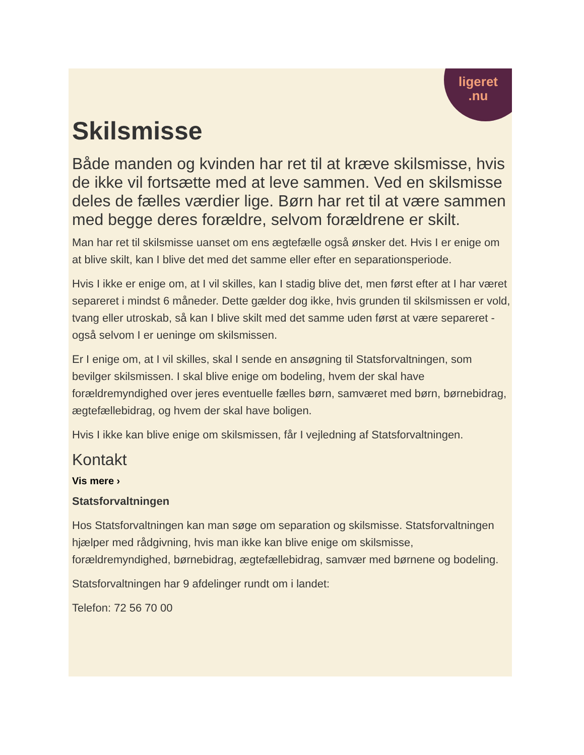ligeret
.nu
Skilsmisse
Både manden og kvinden har ret til at kræve skilsmisse, hvis de ikke vil fortsætte med at leve sammen. Ved en skilsmisse deles de fælles værdier lige. Børn har ret til at være sammen med begge deres forældre, selvom forældrene er skilt.
Man har ret til skilsmisse uanset om ens ægtefælle også ønsker det. Hvis I er enige om at blive skilt, kan I blive det med det samme eller efter en separationsperiode.
Hvis I ikke er enige om, at I vil skilles, kan I stadig blive det, men først efter at I har været separeret i mindst 6 måneder. Dette gælder dog ikke, hvis grunden til skilsmissen er vold, tvang eller utroskab, så kan I blive skilt med det samme uden først at være separeret - også selvom I er ueninge om skilsmissen.
Er I enige om, at I vil skilles, skal I sende en ansøgning til Statsforvaltningen, som bevilger skilsmissen. I skal blive enige om bodeling, hvem der skal have forældremyndighed over jeres eventuelle fælles børn, samværet med børn, børnebidrag, ægtefællebidrag, og hvem der skal have boligen.
Hvis I ikke kan blive enige om skilsmissen, får I vejledning af Statsforvaltningen.
Kontakt
Vis mere ›
Statsforvaltningen
Hos Statsforvaltningen kan man søge om separation og skilsmisse. Statsforvaltningen hjælper med rådgivning, hvis man ikke kan blive enige om skilsmisse, forældremyndighed, børnebidrag, ægtefællebidrag, samvær med børnene og bodeling.
Statsforvaltningen har 9 afdelinger rundt om i landet:
Telefon: 72 56 70 00